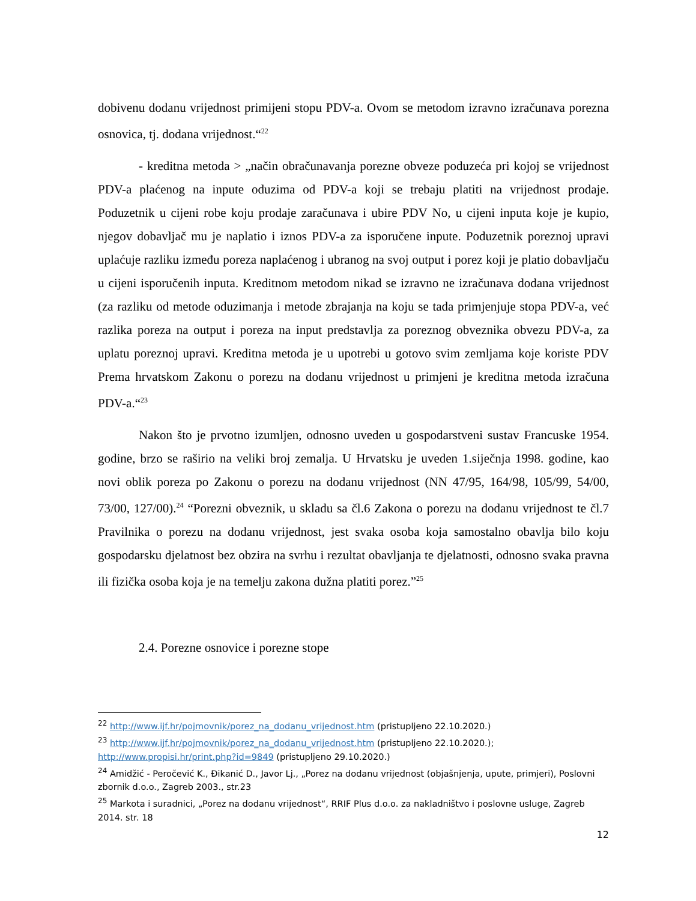dobivenu dodanu vrijednost primijeni stopu PDV-a. Ovom se metodom izravno izračunava porezna osnovica, tj. dodana vrijednost.“<sup>22</sup>
- kreditna metoda > „način obračunavanja porezne obveze poduzeća pri kojoj se vrijednost PDV-a plaćenog na inpute oduzima od PDV-a koji se trebaju platiti na vrijednost prodaje. Poduzetnik u cijeni robe koju prodaje zaračunava i ubire PDV No, u cijeni inputa koje je kupio, njegov dobavljač mu je naplatio i iznos PDV-a za isporučene inpute. Poduzetnik poreznoj upravi uplaćuje razliku između poreza naplaćenog i ubranog na svoj output i porez koji je platio dobavljaču u cijeni isporučenih inputa. Kreditnom metodom nikad se izravno ne izračunava dodana vrijednost (za razliku od metode oduzimanja i metode zbrajanja na koju se tada primjenjuje stopa PDV-a, već razlika poreza na output i poreza na input predstavlja za poreznog obveznika obvezu PDV-a, za uplatu poreznoj upravi. Kreditna metoda je u upotrebi u gotovo svim zemljama koje koriste PDV Prema hrvatskom Zakonu o porezu na dodanu vrijednost u primjeni je kreditna metoda izračuna PDV-a.“<sup>23</sup>
Nakon što je prvotno izumljen, odnosno uveden u gospodarstveni sustav Francuske 1954. godine, brzo se raširio na veliki broj zemalja. U Hrvatsku je uveden 1.siječnja 1998. godine, kao novi oblik poreza po Zakonu o porezu na dodanu vrijednost (NN 47/95, 164/98, 105/99, 54/00, 73/00, 127/00).<sup>24</sup> “Porezni obveznik, u skladu sa čl.6 Zakona o porezu na dodanu vrijednost te čl.7 Pravilnika o porezu na dodanu vrijednost, jest svaka osoba koja samostalno obavlja bilo koju gospodarsku djelatnost bez obzira na svrhu i rezultat obavljanja te djelatnosti, odnosno svaka pravna ili fizička osoba koja je na temelju zakona dužna platiti porez.”<sup>25</sup>
2.4. Porezne osnovice i porezne stope
<sup>22</sup> http://www.ijf.hr/pojmovnik/porez_na_dodanu_vrijednost.htm (pristupljeno 22.10.2020.)
<sup>23</sup> http://www.ijf.hr/pojmovnik/porez_na_dodanu_vrijednost.htm (pristupljeno 22.10.2020.); http://www.propisi.hr/print.php?id=9849 (pristupljeno 29.10.2020.)
<sup>24</sup> Amidžić - Peročević K., Đikanić D., Javor Lj., „Porez na dodanu vrijednost (objašnjenja, upute, primjeri), Poslovni zbornik d.o.o., Zagreb 2003., str.23
<sup>25</sup> Markota i suradnici, „Porez na dodanu vrijednost“, RRIF Plus d.o.o. za nakladništvo i poslovne usluge, Zagreb 2014. str. 18
12